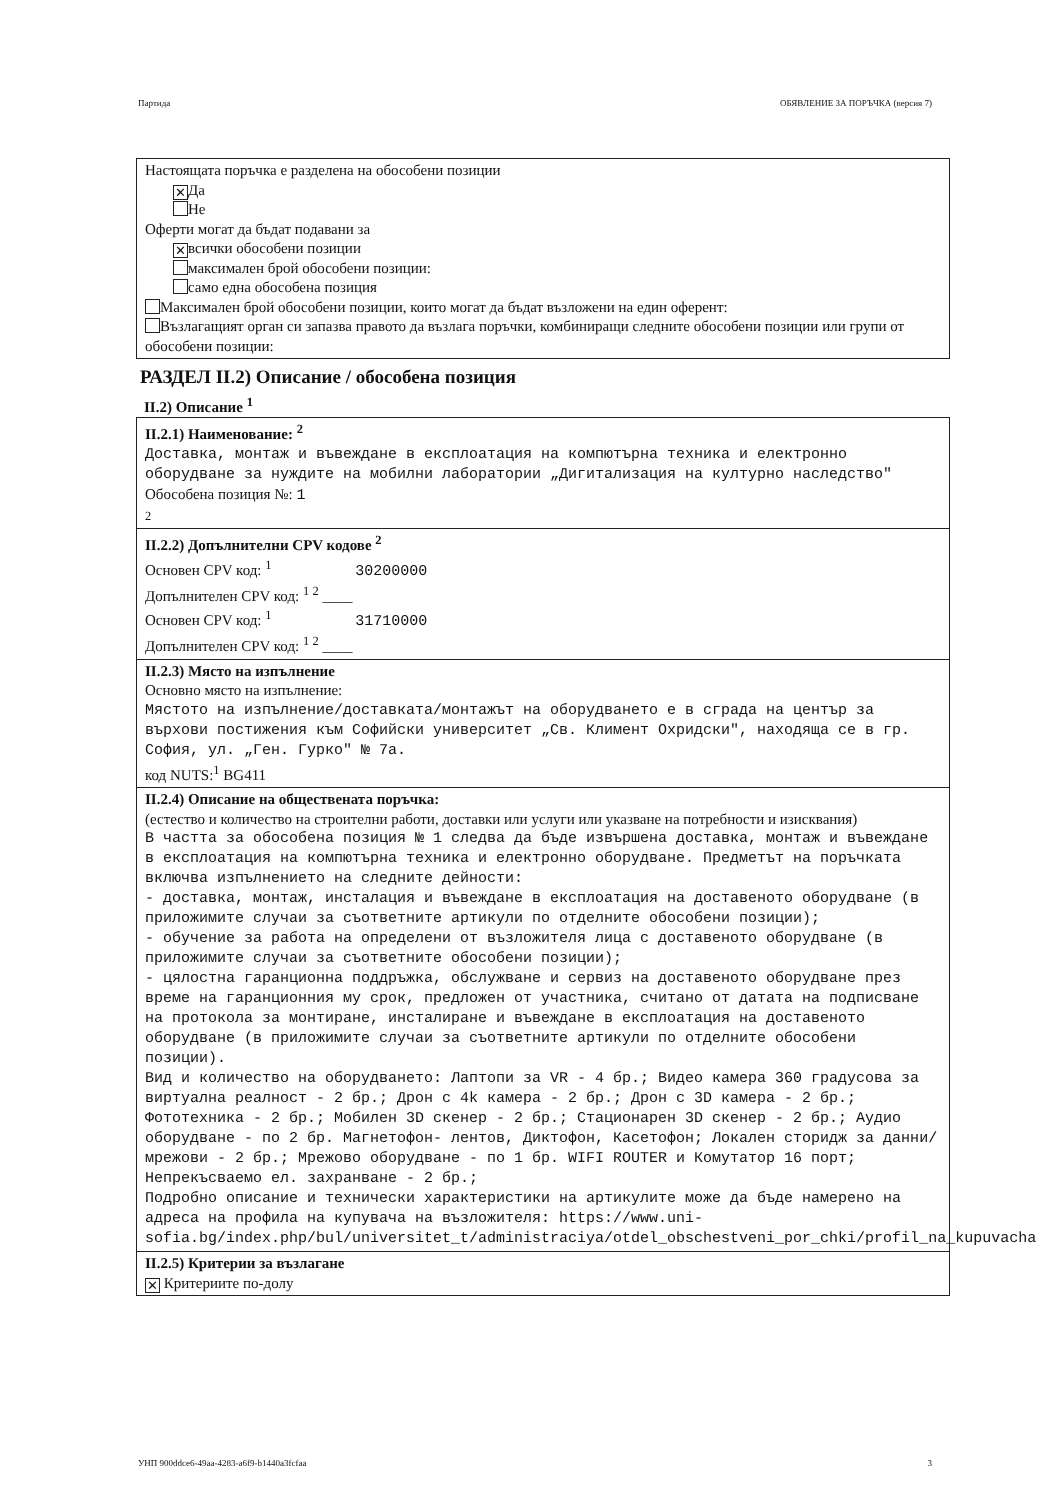Партида ОБЯВЛЕНИЕ ЗА ПОРЪЧКА (версия 7)
Настоящата поръчка е разделена на обособени позиции
✕ Да
Не
Оферти могат да бъдат подавани за
✕ всички обособени позиции
максимален брой обособени позиции:
само една обособена позиция
Максимален брой обособени позиции, които могат да бъдат възложени на един оферент:
Възлагащият орган си запазва правото да възлага поръчки, комбиниращи следните обособени позиции или групи от обособени позиции:
РАЗДЕЛ II.2) Описание / обособена позиция
II.2) Описание <sup>1</sup>
II.2.1) Наименование: <sup>2</sup>
Доставка, монтаж и въвеждане в експлоатация на компютърна техника и електронно оборудване за нуждите на мобилни лаборатории „Дигитализация на културно наследство"
Обособена позиция №: 1
2
II.2.2) Допълнителни CPV кодове <sup>2</sup>
Основен CPV код: <sup>1</sup> 30200000
Допълнителен CPV код: <sup>1 2</sup> ____
Основен CPV код: <sup>1</sup> 31710000
Допълнителен CPV код: <sup>1 2</sup> ____
II.2.3) Място на изпълнение
Основно място на изпълнение:
Мястото на изпълнение/доставката/монтажът на оборудването е в сграда на център за върхови постижения към Софийски университет „Св. Климент Охридски", находяща се в гр. София, ул. „Ген. Гурко" № 7а.
код NUTS:<sup>1</sup> BG411
II.2.4) Описание на обществената поръчка:
(естество и количество на строителни работи, доставки или услуги или указване на потребности и изисквания)
В частта за обособена позиция № 1 следва да бъде извършена доставка, монтаж и въвеждане в експлоатация на компютърна техника и електронно оборудване. Предметът на поръчката включва изпълнението на следните дейности:
- доставка, монтаж, инсталация и въвеждане в експлоатация на доставеното оборудване (в приложимите случаи за съответните артикули по отделните обособени позиции);
- обучение за работа на определени от възложителя лица с доставеното оборудване (в приложимите случаи за съответните обособени позиции);
- цялостна гаранционна поддръжка, обслужване и сервиз на доставеното оборудване през време на гаранционния му срок, предложен от участника, считано от датата на подписване на протокола за монтиране, инсталиране и въвеждане в експлоатация на доставеното оборудване (в приложимите случаи за съответните артикули по отделните обособени позиции).
Вид и количество на оборудването: Лаптопи за VR - 4 бр.; Видео камера 360 градусова за виртуална реалност - 2 бр.; Дрон с 4k камера - 2 бр.; Дрон с 3D камера - 2 бр.; Фототехника - 2 бр.; Мобилен 3D скенер - 2 бр.; Стационарен 3D скенер - 2 бр.; Аудио оборудване - по 2 бр. Магнетофон- лентов, Диктофон, Касетофон; Локален сторидж за данни/мрежови - 2 бр.; Мрежово оборудване - по 1 бр. WIFI ROUTER и Комутатор 16 порт; Непрекъсваемо ел. захранване - 2 бр.;
Подробно описание и технически характеристики на артикулите може да бъде намерено на адреса на профила на купувача на възложителя: https://www.uni-sofia.bg/index.php/bul/universitet_t/administraciya/otdel_obschestveni_por_chki/profil_na_kupuvacha
II.2.5) Критерии за възлагане
✕ Критериите по-долу
УНП 900ddce6-49aa-4283-a6f9-b1440a3fcfaa 3